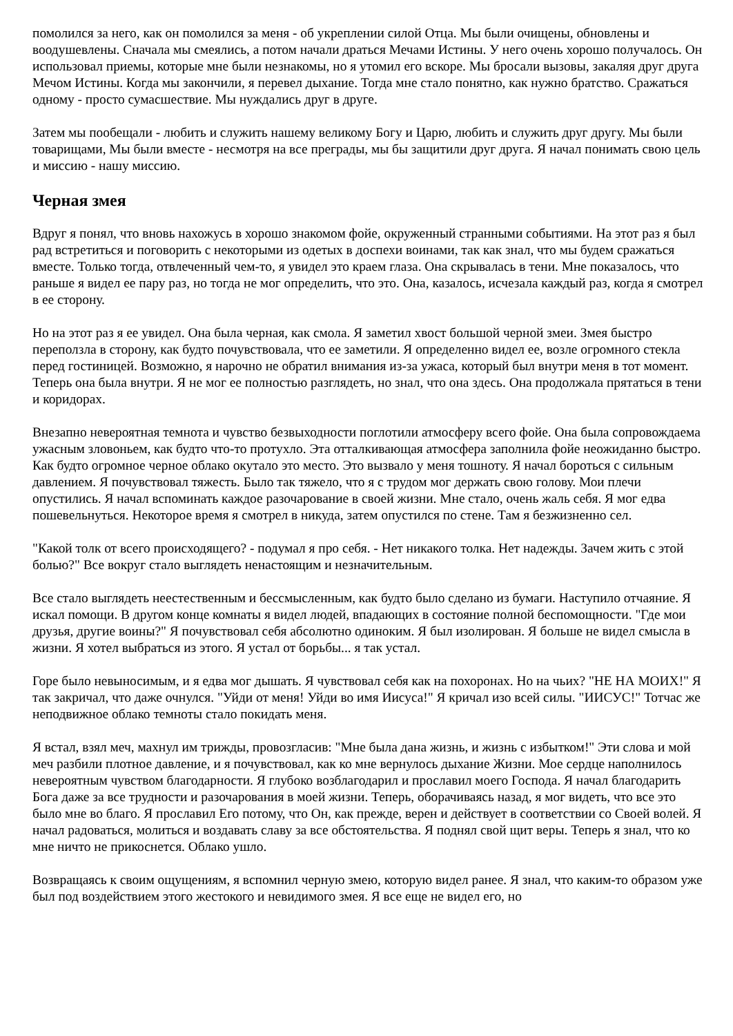помолился за него, как он помолился за меня - об укреплении силой Отца. Мы были очищены, обновлены и воодушевлены. Сначала мы смеялись, а потом начали драться Мечами Истины. У него очень хорошо получалось. Он использовал приемы, которые мне были незнакомы, но я утомил его вскоре. Мы бросали вызовы, закаляя друг друга Мечом Истины. Когда мы закончили, я перевел дыхание. Тогда мне стало понятно, как нужно братство. Сражаться одному - просто сумасшествие. Мы нуждались друг в друге.
Затем мы пообещали - любить и служить нашему великому Богу и Царю, любить и служить друг другу. Мы были товарищами, Мы были вместе - несмотря на все преграды, мы бы защитили друг друга. Я начал понимать свою цель и миссию - нашу миссию.
Черная змея
Вдруг я понял, что вновь нахожусь в хорошо знакомом фойе, окруженный странными событиями. На этот раз я был рад встретиться и поговорить с некоторыми из одетых в доспехи воинами, так как знал, что мы будем сражаться вместе. Только тогда, отвлеченный чем-то, я увидел это краем глаза. Она скрывалась в тени. Мне показалось, что раньше я видел ее пару раз, но тогда не мог определить, что это. Она, казалось, исчезала каждый раз, когда я смотрел в ее сторону.
Но на этот раз я ее увидел. Она была черная, как смола. Я заметил хвост большой черной змеи. Змея быстро переползла в сторону, как будто почувствовала, что ее заметили. Я определенно видел ее, возле огромного стекла перед гостиницей. Возможно, я нарочно не обратил внимания из-за ужаса, который был внутри меня в тот момент. Теперь она была внутри. Я не мог ее полностью разглядеть, но знал, что она здесь. Она продолжала прятаться в тени и коридорах.
Внезапно невероятная темнота и чувство безвыходности поглотили атмосферу всего фойе. Она была сопровождаема ужасным зловоньем, как будто что-то протухло. Эта отталкивающая атмосфера заполнила фойе неожиданно быстро. Как будто огромное черное облако окутало это место. Это вызвало у меня тошноту. Я начал бороться с сильным давлением. Я почувствовал тяжесть. Было так тяжело, что я с трудом мог держать свою голову. Мои плечи опустились. Я начал вспоминать каждое разочарование в своей жизни. Мне стало, очень жаль себя. Я мог едва пошевельнуться. Некоторое время я смотрел в никуда, затем опустился по стене. Там я безжизненно сел.
"Какой толк от всего происходящего? - подумал я про себя. - Нет никакого толка. Нет надежды. Зачем жить с этой болью?" Все вокруг стало выглядеть ненастоящим и незначительным.
Все стало выглядеть неестественным и бессмысленным, как будто было сделано из бумаги. Наступило отчаяние. Я искал помощи. В другом конце комнаты я видел людей, впадающих в состояние полной беспомощности. "Где мои друзья, другие воины?" Я почувствовал себя абсолютно одиноким. Я был изолирован. Я больше не видел смысла в жизни. Я хотел выбраться из этого. Я устал от борьбы... я так устал.
Горе было невыносимым, и я едва мог дышать. Я чувствовал себя как на похоронах. Но на чьих? "НЕ НА МОИХ!" Я так закричал, что даже очнулся. "Уйди от меня! Уйди во имя Иисуса!" Я кричал изо всей силы. "ИИСУС!" Тотчас же неподвижное облако темноты стало покидать меня.
Я встал, взял меч, махнул им трижды, провозгласив: "Мне была дана жизнь, и жизнь с избытком!" Эти слова и мой меч разбили плотное давление, и я почувствовал, как ко мне вернулось дыхание Жизни. Мое сердце наполнилось невероятным чувством благодарности. Я глубоко возблагодарил и прославил моего Господа. Я начал благодарить Бога даже за все трудности и разочарования в моей жизни. Теперь, оборачиваясь назад, я мог видеть, что все это было мне во благо. Я прославил Его потому, что Он, как прежде, верен и действует в соответствии со Своей волей. Я начал радоваться, молиться и воздавать славу за все обстоятельства. Я поднял свой щит веры. Теперь я знал, что ко мне ничто не прикоснется. Облако ушло.
Возвращаясь к своим ощущениям, я вспомнил черную змею, которую видел ранее. Я знал, что каким-то образом уже был под воздействием этого жестокого и невидимого змея. Я все еще не видел его, но